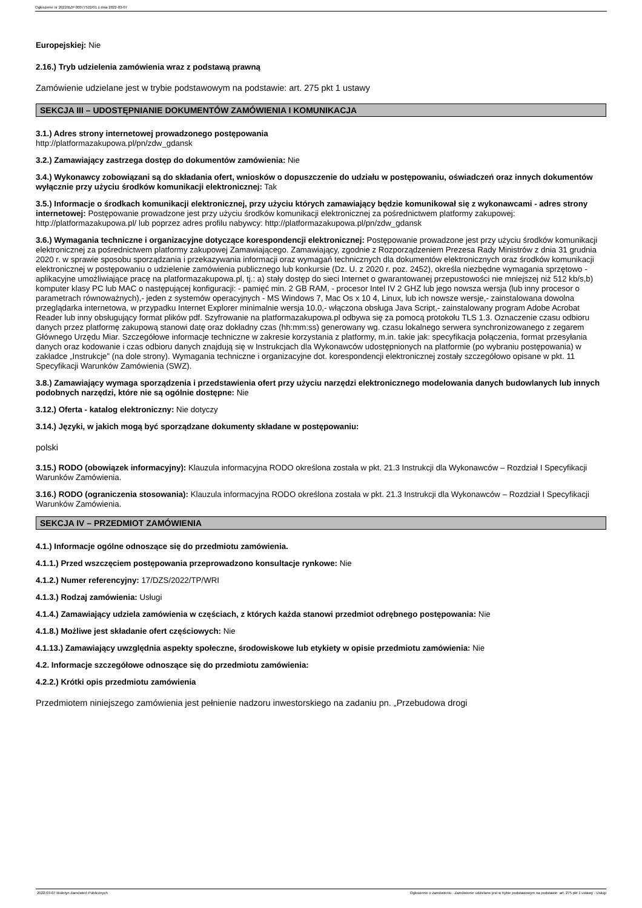Ogłoszenie nr 2022/BZP 00077522/01 z dnia 2022-03-07
Europejskiej: Nie
2.16.) Tryb udzielenia zamówienia wraz z podstawą prawną
Zamówienie udzielane jest w trybie podstawowym na podstawie: art. 275 pkt 1 ustawy
SEKCJA III – UDOSTĘPNIANIE DOKUMENTÓW ZAMÓWIENIA I KOMUNIKACJA
3.1.) Adres strony internetowej prowadzonego postępowania
http://platformazakupowa.pl/pn/zdw_gdansk
3.2.) Zamawiający zastrzega dostęp do dokumentów zamówienia: Nie
3.4.) Wykonawcy zobowiązani są do składania ofert, wniosków o dopuszczenie do udziału w postępowaniu, oświadczeń oraz innych dokumentów wyłącznie przy użyciu środków komunikacji elektronicznej: Tak
3.5.) Informacje o środkach komunikacji elektronicznej, przy użyciu których zamawiający będzie komunikował się z wykonawcami - adres strony internetowej: Postępowanie prowadzone jest przy użyciu środków komunikacji elektronicznej za pośrednictwem platformy zakupowej: http://platformazakupowa.pl/ lub poprzez adres profilu nabywcy: http://platformazakupowa.pl/pn/zdw_gdansk
3.6.) Wymagania techniczne i organizacyjne dotyczące korespondencji elektronicznej: Postępowanie prowadzone jest przy użyciu środków komunikacji elektronicznej za pośrednictwem platformy zakupowej Zamawiającego. Zamawiający, zgodnie z Rozporządzeniem Prezesa Rady Ministrów z dnia 31 grudnia 2020 r. w sprawie sposobu sporządzania i przekazywania informacji oraz wymagań technicznych dla dokumentów elektronicznych oraz środków komunikacji elektronicznej w postępowaniu o udzielenie zamówienia publicznego lub konkursie (Dz. U. z 2020 r. poz. 2452), określa niezbędne wymagania sprzętowo - aplikacyjne umożliwiające pracę na platformazakupowa.pl, tj.: a) stały dostęp do sieci Internet o gwarantowanej przepustowości nie mniejszej niż 512 kb/s,b) komputer klasy PC lub MAC o następującej konfiguracji: - pamięć min. 2 GB RAM, - procesor Intel IV 2 GHZ lub jego nowsza wersja (lub inny procesor o parametrach równoważnych),- jeden z systemów operacyjnych - MS Windows 7, Mac Os x 10 4, Linux, lub ich nowsze wersje,- zainstalowana dowolna przeglądarka internetowa, w przypadku Internet Explorer minimalnie wersja 10.0,- włączona obsługa Java Script,- zainstalowany program Adobe Acrobat Reader lub inny obsługujący format plików pdf. Szyfrowanie na platformazakupowa.pl odbywa się za pomocą protokołu TLS 1.3. Oznaczenie czasu odbioru danych przez platformę zakupową stanowi datę oraz dokładny czas (hh:mm:ss) generowany wg. czasu lokalnego serwera synchronizowanego z zegarem Głównego Urzędu Miar. Szczegółowe informacje techniczne w zakresie korzystania z platformy, m.in. takie jak: specyfikacja połączenia, format przesyłania danych oraz kodowanie i czas odbioru danych znajdują się w Instrukcjach dla Wykonawców udostępnionych na platformie (po wybraniu postępowania) w zakładce „Instrukcje” (na dole strony). Wymagania techniczne i organizacyjne dot. korespondencji elektronicznej zostały szczegółowo opisane w pkt. 11 Specyfikacji Warunków Zamówienia (SWZ).
3.8.) Zamawiający wymaga sporządzenia i przedstawienia ofert przy użyciu narzędzi elektronicznego modelowania danych budowlanych lub innych podobnych narzędzi, które nie są ogólnie dostępne: Nie
3.12.) Oferta - katalog elektroniczny: Nie dotyczy
3.14.) Języki, w jakich mogą być sporządzane dokumenty składane w postępowaniu:
polski
3.15.) RODO (obowiązek informacyjny): Klauzula informacyjna RODO określona została w pkt. 21.3 Instrukcji dla Wykonawców – Rozdział I Specyfikacji Warunków Zamówienia.
3.16.) RODO (ograniczenia stosowania): Klauzula informacyjna RODO określona została w pkt. 21.3 Instrukcji dla Wykonawców – Rozdział I Specyfikacji Warunków Zamówienia.
SEKCJA IV – PRZEDMIOT ZAMÓWIENIA
4.1.) Informacje ogólne odnoszące się do przedmiotu zamówienia.
4.1.1.) Przed wszczęciem postępowania przeprowadzono konsultacje rynkowe: Nie
4.1.2.) Numer referencyjny: 17/DZS/2022/TP/WRI
4.1.3.) Rodzaj zamówienia: Usługi
4.1.4.) Zamawiający udziela zamówienia w częściach, z których każda stanowi przedmiot odrębnego postępowania: Nie
4.1.8.) Możliwe jest składanie ofert częściowych: Nie
4.1.13.) Zamawiający uwzględnia aspekty społeczne, środowiskowe lub etykiety w opisie przedmiotu zamówienia: Nie
4.2. Informacje szczegółowe odnoszące się do przedmiotu zamówienia:
4.2.2.) Krótki opis przedmiotu zamówienia
Przedmiotem niniejszego zamówienia jest pełnienie nadzoru inwestorskiego na zadaniu pn. „Przebudowa drogi
2022-03-07 Biuletyn Zamówień Publicznych Ogłoszenie o zamówieniu - Zamówienie udzielane jest w trybie podstawowym na podstawie: art. 275 pkt 1 ustawy - Usługi